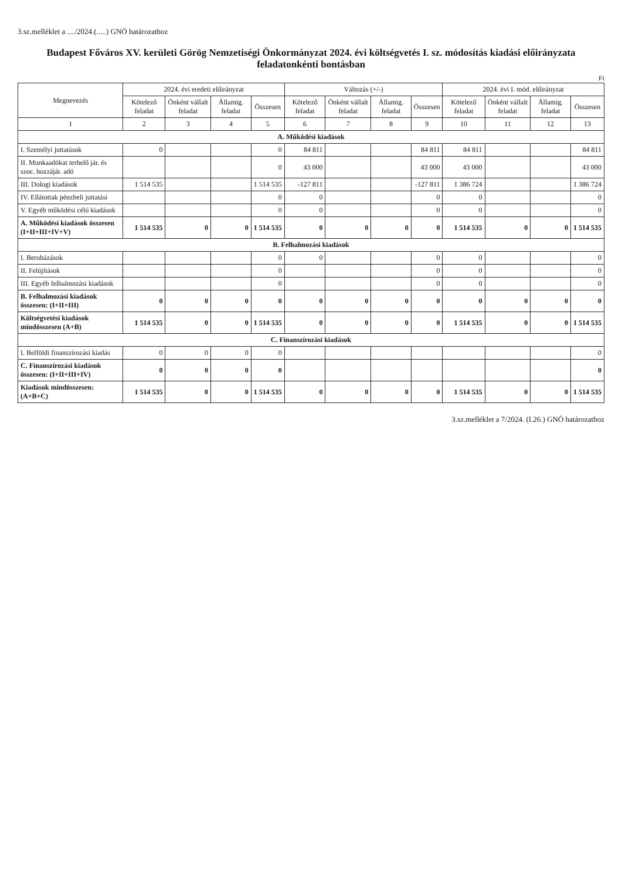3.sz.melléklet a ..../2024.(.....) GNÖ határozathoz
Budapest Főváros XV. kerületi Görög Nemzetiségi Önkormányzat 2024. évi költségvetés I. sz. módosítás kiadási előirányzata feladatonkénti bontásban
Ft
| Megnevezés | 2024. évi eredeti előirányzat | | | | Változás (+/-) | | | | 2024. évi I. mód. előirányzat | | | |
| --- | --- | --- | --- | --- | --- | --- | --- | --- | --- | --- | --- | --- |
| | Kötelező feladat | Önként vállalt feladat | Államig. feladat | Összesen | Kötelező feladat | Önként vállalt feladat | Államig. feladat | Összesen | Kötelező feladat | Önként vállalt feladat | Államig. feladat | Összesen |
| 1 | 2 | 3 | 4 | 5 | 6 | 7 | 8 | 9 | 10 | 11 | 12 | 13 |
| A. Működési kiadások | | | | | | | | | | | | |
| I. Személyi juttatások | 0 | | | 0 | 84 811 | | | 84 811 | 84 811 | | | 84 811 |
| II. Munkaadókat terhelő jár. és szoc. hozzájár. adó | | | | 0 | 43 000 | | | 43 000 | 43 000 | | | 43 000 |
| III. Dologi kiadások | 1 514 535 | | | 1 514 535 | -127 811 | | | -127 811 | 1 386 724 | | | 1 386 724 |
| IV. Ellátottak pénzbeli juttatási | | | | 0 | 0 | | | 0 | 0 | | | 0 |
| V. Egyéb működési célú kiadások | | | | 0 | 0 | | | 0 | 0 | | | 0 |
| A. Működési kiadások összesen (I+II+III+IV+V) | 1 514 535 | 0 | 0 | 1 514 535 | 0 | 0 | 0 | 0 | 1 514 535 | 0 | 0 | 1 514 535 |
| B. Felhalmozási kiadások | | | | | | | | | | | | |
| I. Beruházások | | | | 0 | 0 | | | 0 | 0 | | | 0 |
| II. Felújítások | | | | 0 | | | | 0 | 0 | | | 0 |
| III. Egyéb felhalmozási kiadások | | | | 0 | | | | 0 | 0 | | | 0 |
| B. Felhalmozási kiadások összesen: (I+II+III) | 0 | 0 | 0 | 0 | 0 | 0 | 0 | 0 | 0 | 0 | 0 | 0 |
| Költségvetési kiadások mindösszesen (A+B) | 1 514 535 | 0 | 0 | 1 514 535 | 0 | 0 | 0 | 0 | 1 514 535 | 0 | 0 | 1 514 535 |
| C. Finanszírozási kiadások | | | | | | | | | | | | |
| I. Belföldi finanszírozási kiadás | 0 | 0 | 0 | 0 | | | | | | | | 0 |
| C. Finanszírozási kiadások összesen: (I+II+III+IV) | 0 | 0 | 0 | 0 | | | | | | | | 0 |
| Kiadások mindösszesen: (A+B+C) | 1 514 535 | 0 | 0 | 1 514 535 | 0 | 0 | 0 | 0 | 1 514 535 | 0 | 0 | 1 514 535 |
3.sz.melléklet a 7/2024. (I.26.) GNÖ határozathoz